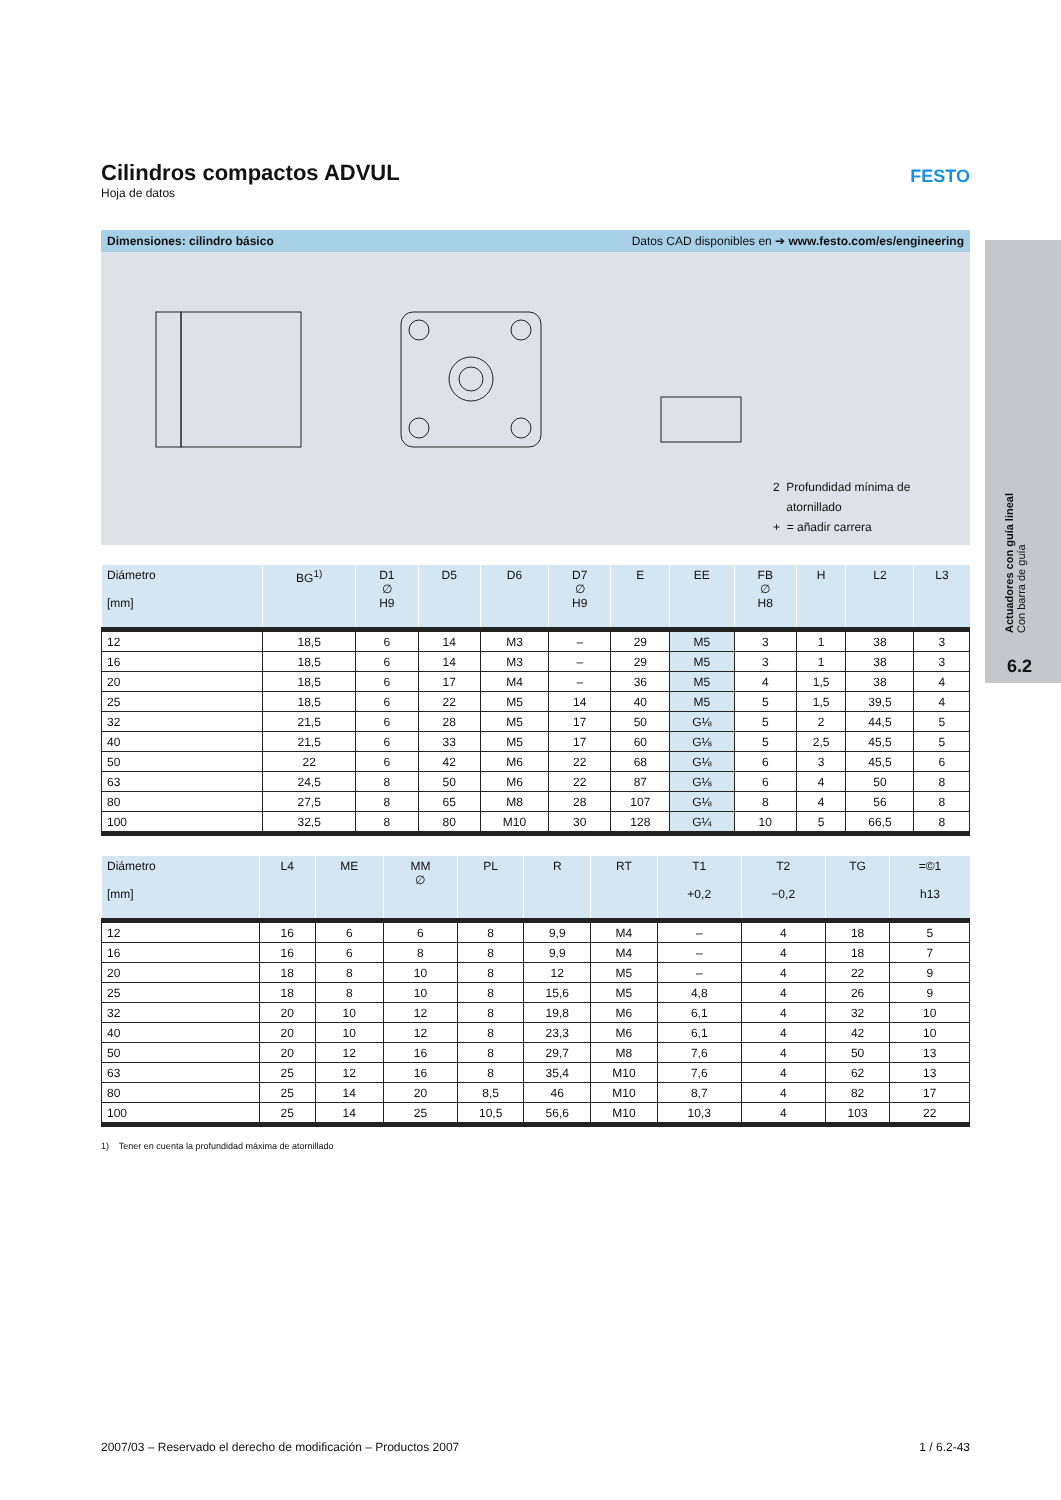Cilindros compactos ADVUL
Hoja de datos
FESTO
Dimensiones: cilindro básico Datos CAD disponibles en ➔ www.festo.com/es/engineering
2 Profundidad mínima de
atornillado
+ = añadir carrera
| Diámetro [mm] | BG<sup>1)</sup> | D1 ∅ H9 | D5 | D6 | D7 ∅ H9 | E | EE | FB ∅ H8 | H | L2 | L3 |
| --- | --- | --- | --- | --- | --- | --- | --- | --- | --- | --- | --- |
| 12 | 18,5 | 6 | 14 | M3 | – | 29 | M5 | 3 | 1 | 38 | 3 |
| 16 | 18,5 | 6 | 14 | M3 | – | 29 | M5 | 3 | 1 | 38 | 3 |
| 20 | 18,5 | 6 | 17 | M4 | – | 36 | M5 | 4 | 1,5 | 38 | 4 |
| 25 | 18,5 | 6 | 22 | M5 | 14 | 40 | M5 | 5 | 1,5 | 39,5 | 4 |
| 32 | 21,5 | 6 | 28 | M5 | 17 | 50 | G⅛ | 5 | 2 | 44,5 | 5 |
| 40 | 21,5 | 6 | 33 | M5 | 17 | 60 | G⅛ | 5 | 2,5 | 45,5 | 5 |
| 50 | 22 | 6 | 42 | M6 | 22 | 68 | G⅛ | 6 | 3 | 45,5 | 6 |
| 63 | 24,5 | 8 | 50 | M6 | 22 | 87 | G⅛ | 6 | 4 | 50 | 8 |
| 80 | 27,5 | 8 | 65 | M8 | 28 | 107 | G⅛ | 8 | 4 | 56 | 8 |
| 100 | 32,5 | 8 | 80 | M10 | 30 | 128 | G¼ | 10 | 5 | 66,5 | 8 |
| Diámetro [mm] | L4 | ME | MM ∅ | PL | R | RT | T1 +0,2 | T2 −0,2 | TG | =©1 h13 |
| --- | --- | --- | --- | --- | --- | --- | --- | --- | --- | --- |
| 12 | 16 | 6 | 6 | 8 | 9,9 | M4 | – | 4 | 18 | 5 |
| 16 | 16 | 6 | 8 | 8 | 9,9 | M4 | – | 4 | 18 | 7 |
| 20 | 18 | 8 | 10 | 8 | 12 | M5 | – | 4 | 22 | 9 |
| 25 | 18 | 8 | 10 | 8 | 15,6 | M5 | 4,8 | 4 | 26 | 9 |
| 32 | 20 | 10 | 12 | 8 | 19,8 | M6 | 6,1 | 4 | 32 | 10 |
| 40 | 20 | 10 | 12 | 8 | 23,3 | M6 | 6,1 | 4 | 42 | 10 |
| 50 | 20 | 12 | 16 | 8 | 29,7 | M8 | 7,6 | 4 | 50 | 13 |
| 63 | 25 | 12 | 16 | 8 | 35,4 | M10 | 7,6 | 4 | 62 | 13 |
| 80 | 25 | 14 | 20 | 8,5 | 46 | M10 | 8,7 | 4 | 82 | 17 |
| 100 | 25 | 14 | 25 | 10,5 | 56,6 | M10 | 10,3 | 4 | 103 | 22 |
1) Tener en cuenta la profundidad máxima de atornillado
Actuadores con guía lineal
Con barra de guía
6.2
2007/03 – Reservado el derecho de modificación – Productos 2007 1 / 6.2-43